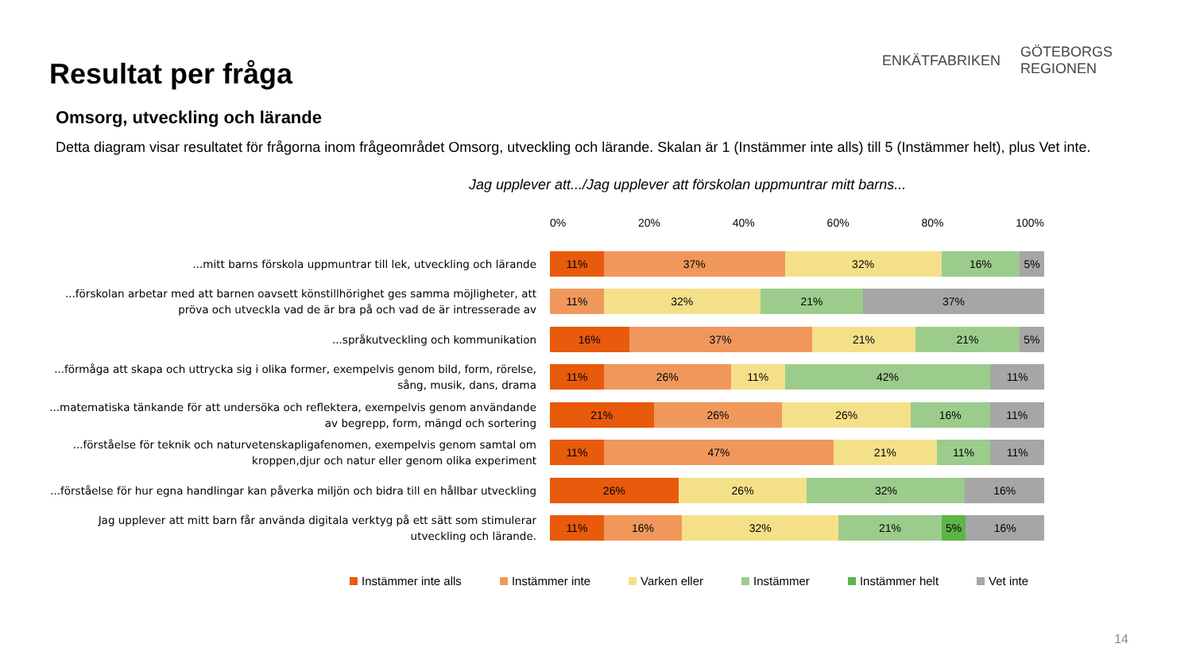Resultat per fråga
ENKÄTFABRIKEN
GÖTEBORGS
REGIONEN
Omsorg, utveckling och lärande
Detta diagram visar resultatet för frågorna inom frågeområdet Omsorg, utveckling och lärande. Skalan är 1 (Instämmer inte alls) till 5 (Instämmer helt), plus Vet inte.
Jag upplever att.../Jag upplever att förskolan uppmuntrar mitt barns...
0% 20% 40% 60% 80% 100%
...mitt barns förskola uppmuntrar till lek, utveckling och lärande
11% 37% 32% 16% 5%
...förskolan arbetar med att barnen oavsett könstillhörighet ges samma möjligheter, att pröva och utveckla vad de är bra på och vad de är intresserade av
11% 32% 21% 37%
...språkutveckling och kommunikation
16% 37% 21% 21% 5%
...förmåga att skapa och uttrycka sig i olika former, exempelvis genom bild, form, rörelse, sång, musik, dans, drama
11% 26% 11% 42% 11%
...matematiska tänkande för att undersöka och reflektera, exempelvis genom användande av begrepp, form, mängd och sortering
21% 26% 26% 16% 11%
...förståelse för teknik och naturvetenskapligafenomen, exempelvis genom samtal om kroppen,djur och natur eller genom olika experiment
11% 47% 21% 11% 11%
...förståelse för hur egna handlingar kan påverka miljön och bidra till en hållbar utveckling
26% 26% 32% 16%
Jag upplever att mitt barn får använda digitala verktyg på ett sätt som stimulerar utveckling och lärande.
11% 16% 32% 21% 5% 16%
Instämmer inte alls Instämmer inte Varken eller Instämmer Instämmer helt Vet inte
14